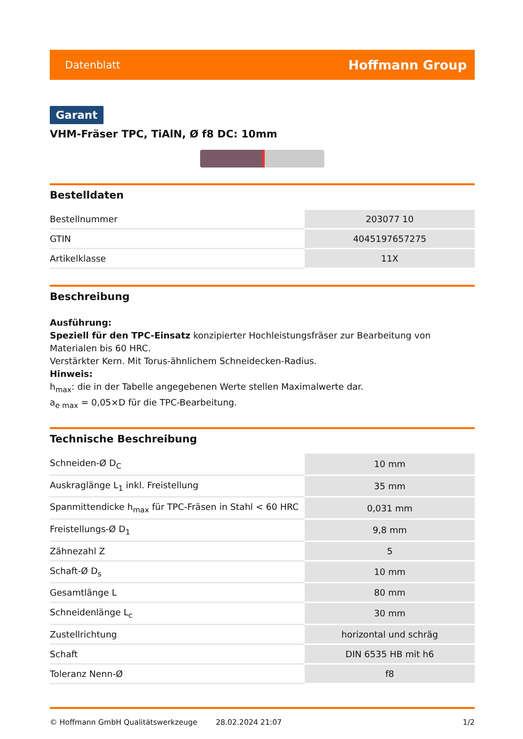Datenblatt Hoffmann Group
Garant
VHM-Fräser TPC, TiAlN, Ø f8 DC: 10mm
Bestelldaten
| Bestellnummer | 203077 10 |
| GTIN | 4045197657275 |
| Artikelklasse | 11X |
Beschreibung
Ausführung:
Speziell für den TPC-Einsatz konzipierter Hochleistungsfräser zur Bearbeitung von Materialen bis 60 HRC.
Verstärkter Kern. Mit Torus-ähnlichem Schneidecken-Radius.
Hinweis:
h<sub>max</sub>: die in der Tabelle angegebenen Werte stellen Maximalwerte dar.
a<sub>e max</sub> = 0,05×D für die TPC-Bearbeitung.
Technische Beschreibung
| Schneiden-Ø D<sub>C</sub> | 10 mm |
| Auskraglänge L<sub>1</sub> inkl. Freistellung | 35 mm |
| Spanmittendicke h<sub>max</sub> für TPC-Fräsen in Stahl < 60 HRC | 0,031 mm |
| Freistellungs-Ø D<sub>1</sub> | 9,8 mm |
| Zähnezahl Z | 5 |
| Schaft-Ø D<sub>s</sub> | 10 mm |
| Gesamtlänge L | 80 mm |
| Schneidenlänge L<sub>c</sub> | 30 mm |
| Zustellrichtung | horizontal und schräg |
| Schaft | DIN 6535 HB mit h6 |
| Toleranz Nenn-Ø | f8 |
© Hoffmann GmbH Qualitätswerkzeuge 28.02.2024 21:07 1/2